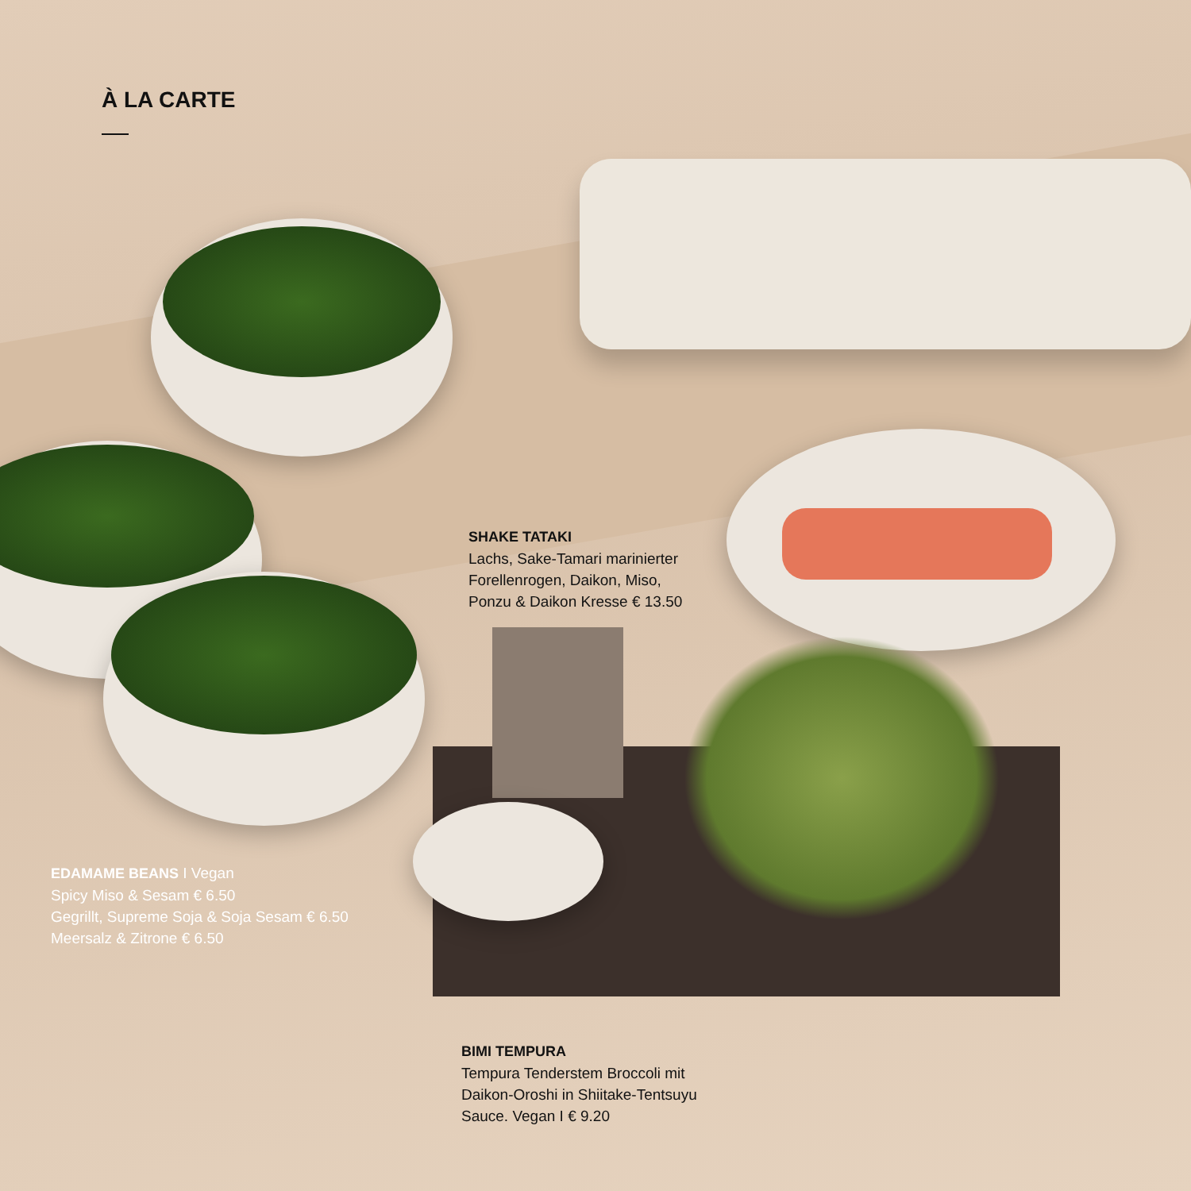À LA CARTE
SHAKE TATAKI
Lachs, Sake-Tamari marinierter
Forellenrogen, Daikon, Miso,
Ponzu & Daikon Kresse € 13.50
EDAMAME BEANS I Vegan
Spicy Miso & Sesam € 6.50
Gegrillt, Supreme Soja & Soja Sesam € 6.50
Meersalz & Zitrone € 6.50
BIMI TEMPURA
Tempura Tenderstem Broccoli mit
Daikon-Oroshi in Shiitake-Tentsuyu
Sauce. Vegan I € 9.20